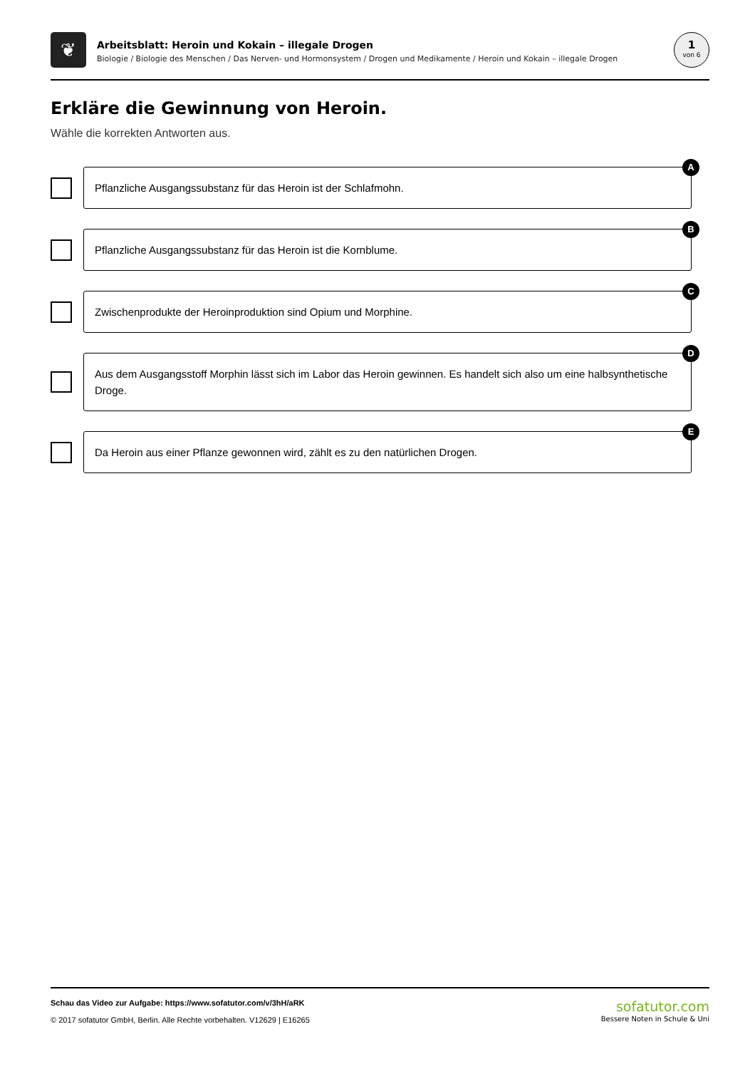❦
Arbeitsblatt: Heroin und Kokain – illegale Drogen
Biologie / Biologie des Menschen / Das Nerven- und Hormonsystem / Drogen und Medikamente / Heroin und Kokain – illegale Drogen
1
von 6
Erkläre die Gewinnung von Heroin.
Wähle die korrekten Antworten aus.
A
Pflanzliche Ausgangssubstanz für das Heroin ist der Schlafmohn.
B
Pflanzliche Ausgangssubstanz für das Heroin ist die Kornblume.
C
Zwischenprodukte der Heroinproduktion sind Opium und Morphine.
D
Aus dem Ausgangsstoff Morphin lässt sich im Labor das Heroin gewinnen. Es handelt sich also um eine halbsynthetische Droge.
E
Da Heroin aus einer Pflanze gewonnen wird, zählt es zu den natürlichen Drogen.
Schau das Video zur Aufgabe: https://www.sofatutor.com/v/3hH/aRK
© 2017 sofatutor GmbH, Berlin. Alle Rechte vorbehalten. V12629 | E16265
sofatutor.com
Bessere Noten in Schule & Uni